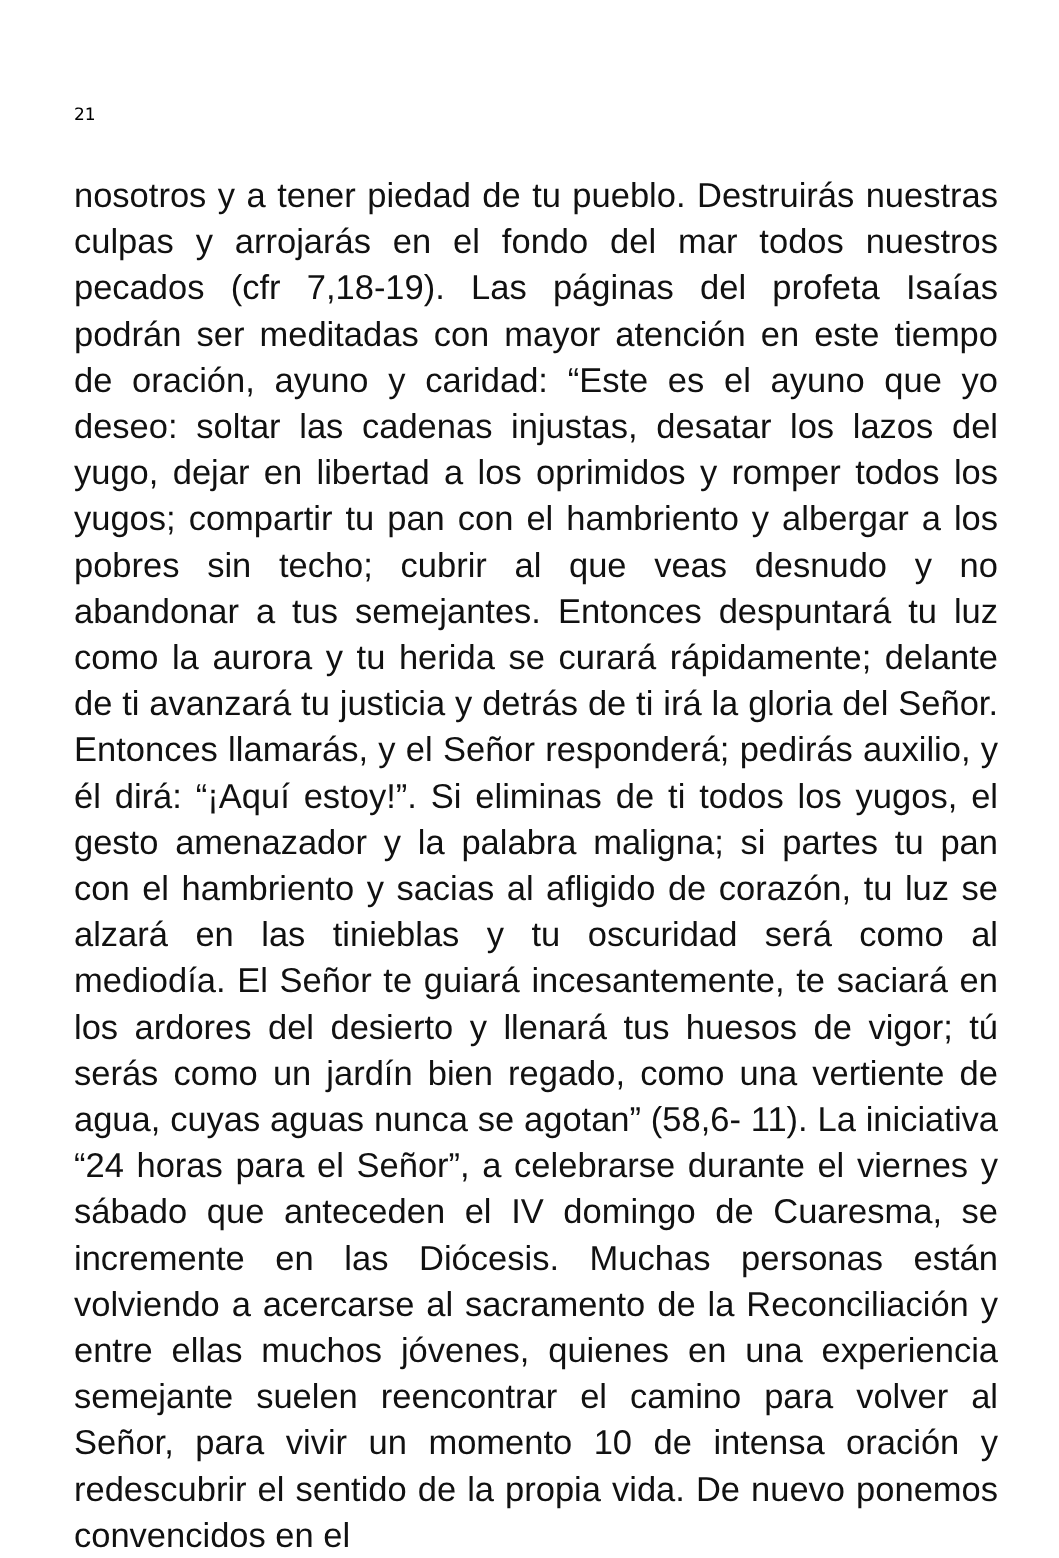21
nosotros y a tener piedad de tu pueblo. Destruirás nuestras culpas y arrojarás en el fondo del mar todos nuestros pecados (cfr 7,18-19). Las páginas del profeta Isaías podrán ser meditadas con mayor atención en este tiempo de oración, ayuno y caridad: “Este es el ayuno que yo deseo: soltar las cadenas injustas, desatar los lazos del yugo, dejar en libertad a los oprimidos y romper todos los yugos; compartir tu pan con el hambriento y albergar a los pobres sin techo; cubrir al que veas desnudo y no abandonar a tus semejantes. Entonces despuntará tu luz como la aurora y tu herida se curará rápidamente; delante de ti avanzará tu justicia y detrás de ti irá la gloria del Señor. Entonces llamarás, y el Señor responderá; pedirás auxilio, y él dirá: “¡Aquí estoy!”. Si eliminas de ti todos los yugos, el gesto amenazador y la palabra maligna; si partes tu pan con el hambriento y sacias al afligido de corazón, tu luz se alzará en las tinieblas y tu oscuridad será como al mediodía. El Señor te guiará incesantemente, te saciará en los ardores del desierto y llenará tus huesos de vigor; tú serás como un jardín bien regado, como una vertiente de agua, cuyas aguas nunca se agotan” (58,6- 11). La iniciativa “24 horas para el Señor”, a celebrarse durante el viernes y sábado que anteceden el IV domingo de Cuaresma, se incremente en las Diócesis. Muchas personas están volviendo a acercarse al sacramento de la Reconciliación y entre ellas muchos jóvenes, quienes en una experiencia semejante suelen reencontrar el camino para volver al Señor, para vivir un momento 10 de intensa oración y redescubrir el sentido de la propia vida. De nuevo ponemos convencidos en el